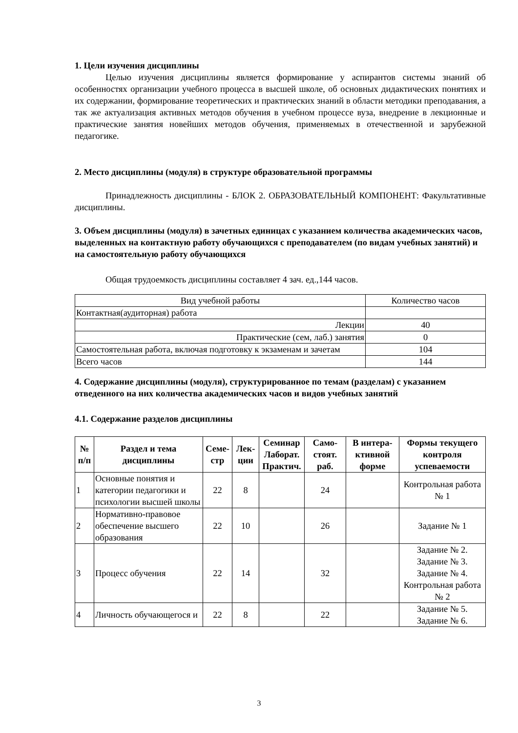1. Цели изучения дисциплины
Целью изучения дисциплины является формирование у аспирантов системы знаний об особенностях организации учебного процесса в высшей школе, об основных дидактических понятиях и их содержании, формирование теоретических и практических знаний в области методики преподавания, а так же актуализация активных методов обучения в учебном процессе вуза, внедрение в лекционные и практические занятия новейших методов обучения, применяемых в отечественной и зарубежной педагогике.
2. Место дисциплины (модуля) в структуре образовательной программы
Принадлежность дисциплины - БЛОК 2. ОБРАЗОВАТЕЛЬНЫЙ КОМПОНЕНТ: Факультативные дисциплины.
3. Объем дисциплины (модуля) в зачетных единицах с указанием количества академических часов, выделенных на контактную работу обучающихся с преподавателем (по видам учебных занятий) и на самостоятельную работу обучающихся
Общая трудоемкость дисциплины составляет 4 зач. ед.,144 часов.
| Вид учебной работы | Количество часов |
| Контактная(аудиторная) работа | |
| Лекции | 40 |
| Практические (сем, лаб.) занятия | 0 |
| Самостоятельная работа, включая подготовку к экзаменам и зачетам | 104 |
| Всего часов | 144 |
4. Содержание дисциплины (модуля), структурированное по темам (разделам) с указанием отведенного на них количества академических часов и видов учебных занятий
4.1. Содержание разделов дисциплины
| № п/п | Раздел и тема дисциплины | Семе-стр | Лек-ции | Семинар Лаборат. Практич. | Само-стоят. раб. | В интера-ктивной форме | Формы текущего контроля успеваемости |
| --- | --- | --- | --- | --- | --- | --- | --- |
| 1 | Основные понятия и категории педагогики и психологии высшей школы | 22 | 8 | | 24 | | Контрольная работа № 1 |
| 2 | Нормативно-правовое обеспечение высшего образования | 22 | 10 | | 26 | | Задание № 1 |
| 3 | Процесс обучения | 22 | 14 | | 32 | | Задание № 2. Задание № 3. Задание № 4. Контрольная работа № 2 |
| 4 | Личность обучающегося и | 22 | 8 | | 22 | | Задание № 5. Задание № 6. |
3